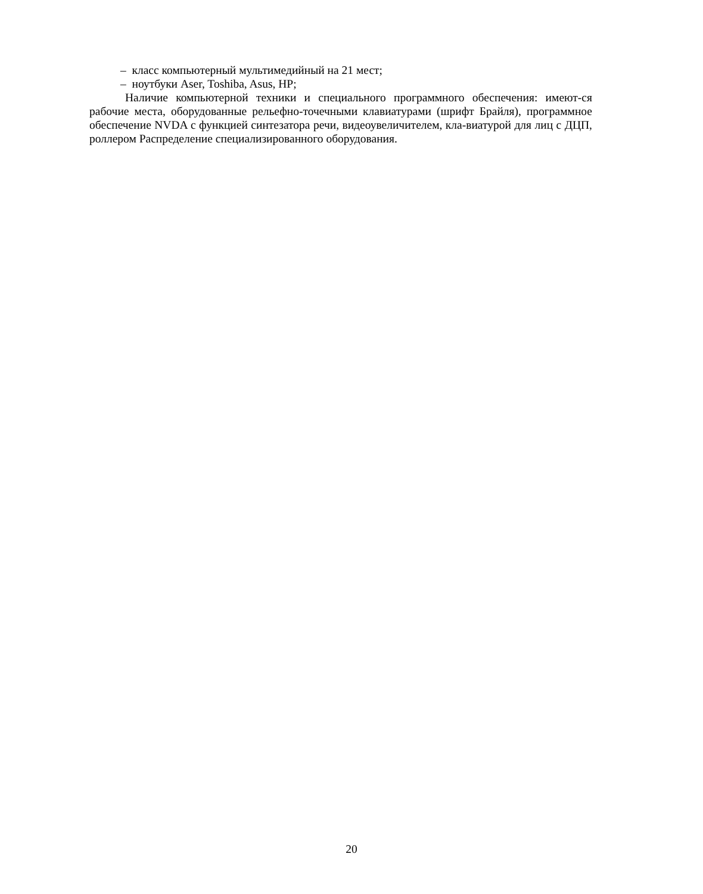– класс компьютерный мультимедийный на 21 мест;
– ноутбуки Aser, Toshiba, Asus, HP;
Наличие компьютерной техники и специального программного обеспечения: имеют-ся рабочие места, оборудованные рельефно-точечными клавиатурами (шрифт Брайля), программное обеспечение NVDA с функцией синтезатора речи, видеоувеличителем, кла-виатурой для лиц с ДЦП, роллером Распределение специализированного оборудования.
20